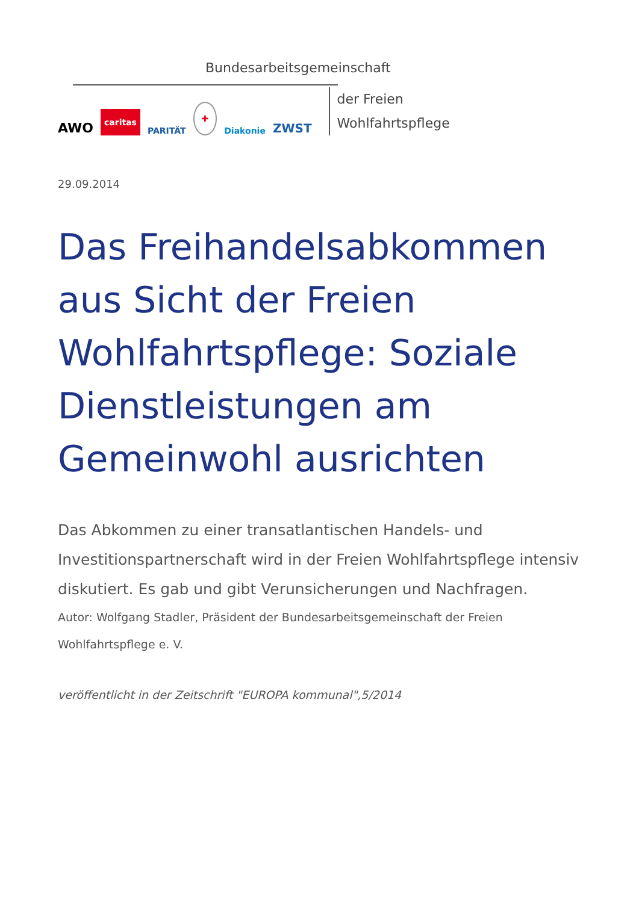Bundesarbeitsgemeinschaft
AWO caritas PARITÄT ✚ Diakonie ZWST
der Freien
Wohlfahrtspflege
29.09.2014
Das Freihandelsabkommen aus Sicht der Freien Wohlfahrtspflege: Soziale Dienstleistungen am Gemeinwohl ausrichten
Das Abkommen zu einer transatlantischen Handels- und Investitionspartnerschaft wird in der Freien Wohlfahrtspflege intensiv diskutiert. Es gab und gibt Verunsicherungen und Nachfragen.
Autor: Wolfgang Stadler, Präsident der Bundesarbeitsgemeinschaft der Freien Wohlfahrtspflege e. V.
veröffentlicht in der Zeitschrift "EUROPA kommunal",5/2014